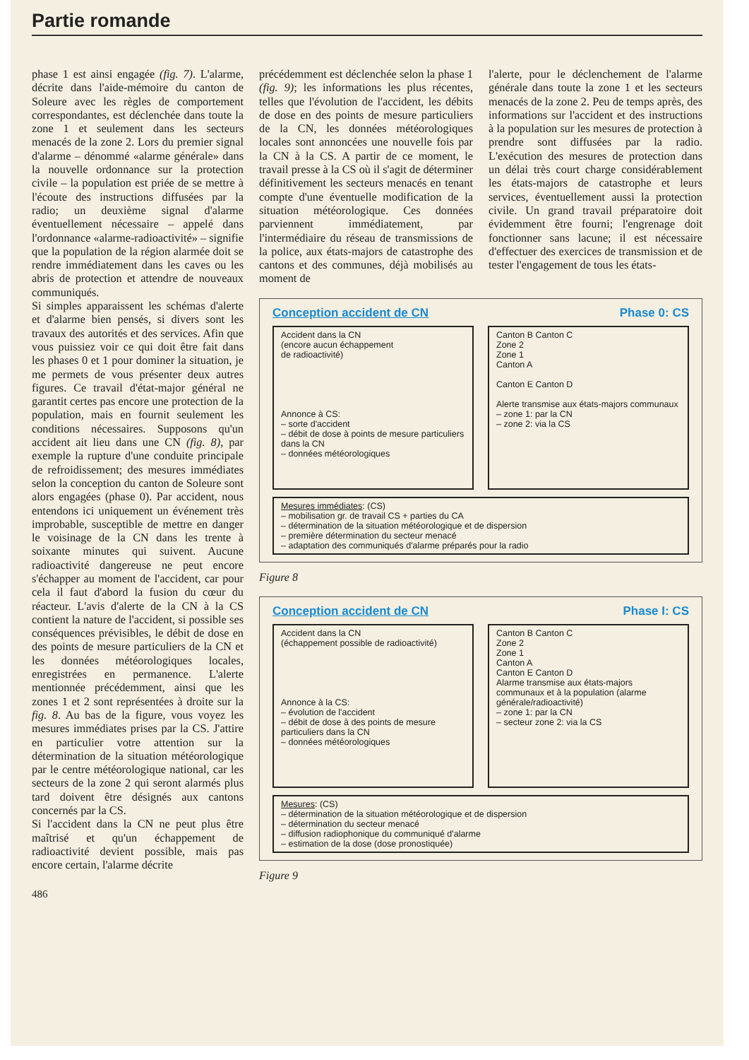Partie romande
phase 1 est ainsi engagée (fig. 7). L'alarme, décrite dans l'aide-mémoire du canton de Soleure avec les règles de comportement correspondantes, est déclenchée dans toute la zone 1 et seulement dans les secteurs menacés de la zone 2. Lors du premier signal d'alarme – dénommé «alarme générale» dans la nouvelle ordonnance sur la protection civile – la population est priée de se mettre à l'écoute des instructions diffusées par la radio; un deuxième signal d'alarme éventuellement nécessaire – appelé dans l'ordonnance «alarme-radioactivité» – signifie que la population de la région alarmée doit se rendre immédiatement dans les caves ou les abris de protection et attendre de nouveaux communiqués.
Si simples apparaissent les schémas d'alerte et d'alarme bien pensés, si divers sont les travaux des autorités et des services. Afin que vous puissiez voir ce qui doit être fait dans les phases 0 et 1 pour dominer la situation, je me permets de vous présenter deux autres figures. Ce travail d'état-major général ne garantit certes pas encore une protection de la population, mais en fournit seulement les conditions nécessaires. Supposons qu'un accident ait lieu dans une CN (fig. 8), par exemple la rupture d'une conduite principale de refroidissement; des mesures immédiates selon la conception du canton de Soleure sont alors engagées (phase 0). Par accident, nous entendons ici uniquement un événement très improbable, susceptible de mettre en danger le voisinage de la CN dans les trente à soixante minutes qui suivent. Aucune radioactivité dangereuse ne peut encore s'échapper au moment de l'accident, car pour cela il faut d'abord la fusion du cœur du réacteur. L'avis d'alerte de la CN à la CS contient la nature de l'accident, si possible ses conséquences prévisibles, le débit de dose en des points de mesure particuliers de la CN et les données météorologiques locales, enregistrées en permanence. L'alerte mentionnée précédemment, ainsi que les zones 1 et 2 sont représentées à droite sur la fig. 8. Au bas de la figure, vous voyez les mesures immédiates prises par la CS. J'attire en particulier votre attention sur la détermination de la situation météorologique par le centre météorologique national, car les secteurs de la zone 2 qui seront alarmés plus tard doivent être désignés aux cantons concernés par la CS.
Si l'accident dans la CN ne peut plus être maîtrisé et qu'un échappement de radioactivité devient possible, mais pas encore certain, l'alarme décrite
486
précédemment est déclenchée selon la phase 1 (fig. 9); les informations les plus récentes, telles que l'évolution de l'accident, les débits de dose en des points de mesure particuliers de la CN, les données météorologiques locales sont annoncées une nouvelle fois par la CN à la CS. A partir de ce moment, le travail presse à la CS où il s'agit de déterminer définitivement les secteurs menacés en tenant compte d'une éventuelle modification de la situation météorologique. Ces données parviennent immédiatement, par l'intermédiaire du réseau de transmissions de la police, aux états-majors de catastrophe des cantons et des communes, déjà mobilisés au moment de
l'alerte, pour le déclenchement de l'alarme générale dans toute la zone 1 et les secteurs menacés de la zone 2. Peu de temps après, des informations sur l'accident et des instructions à la population sur les mesures de protection à prendre sont diffusées par la radio. L'exécution des mesures de protection dans un délai très court charge considérablement les états-majors de catastrophe et leurs services, éventuellement aussi la protection civile. Un grand travail préparatoire doit évidemment être fourni; l'engrenage doit fonctionner sans lacune; il est nécessaire d'effectuer des exercices de transmission et de tester l'engagement de tous les états-
Conception accident de CN Phase 0: CS
Accident dans la CN
(encore aucun échappement
de radioactivité)
Annonce à CS:
– sorte d'accident
– débit de dose à points de mesure particuliers dans la CN
– données météorologiques
Canton B Canton C
Zone 2
Zone 1
Canton A
Canton E Canton D
Alerte transmise aux états-majors communaux
– zone 1: par la CN
– zone 2: via la CS
Mesures immédiates: (CS)
– mobilisation gr. de travail CS + parties du CA
– détermination de la situation météorologique et de dispersion
– première détermination du secteur menacé
– adaptation des communiqués d'alarme préparés pour la radio
Figure 8
Conception accident de CN Phase I: CS
Accident dans la CN
(échappement possible de radioactivité)
Annonce à la CS:
– évolution de l'accident
– débit de dose à des points de mesure particuliers dans la CN
– données météorologiques
Canton B Canton C
Zone 2
Zone 1
Canton A
Canton E Canton D
Alarme transmise aux états-majors communaux et à la population (alarme générale/radioactivité)
– zone 1: par la CN
– secteur zone 2: via la CS
Mesures: (CS)
– détermination de la situation météorologique et de dispersion
– détermination du secteur menacé
– diffusion radiophonique du communiqué d'alarme
– estimation de la dose (dose pronostiquée)
Figure 9